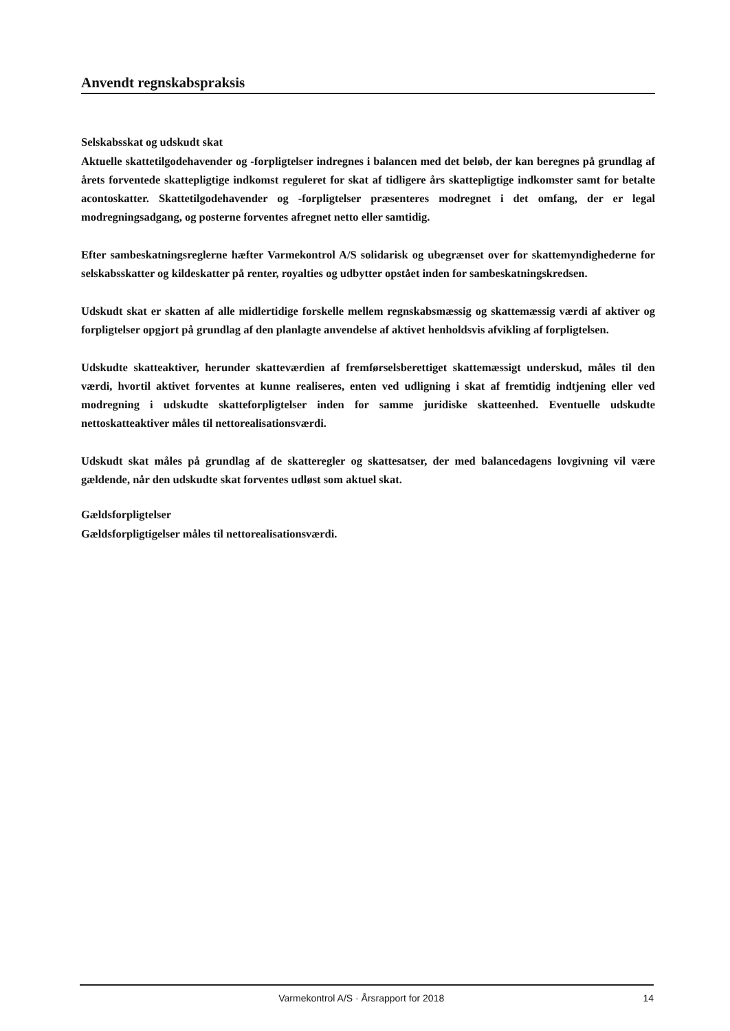Anvendt regnskabspraksis
Selskabsskat og udskudt skat
Aktuelle skattetilgodehavender og -forpligtelser indregnes i balancen med det beløb, der kan beregnes på grundlag af årets forventede skattepligtige indkomst reguleret for skat af tidligere års skattepligtige indkomster samt for betalte acontoskatter. Skattetilgodehavender og -forpligtelser præsenteres modregnet i det omfang, der er legal modregningsadgang, og posterne forventes afregnet netto eller samtidig.
Efter sambeskatningsreglerne hæfter Varmekontrol A/S solidarisk og ubegrænset over for skattemyndighederne for selskabsskatter og kildeskatter på renter, royalties og udbytter opstået inden for sambeskatningskredsen.
Udskudt skat er skatten af alle midlertidige forskelle mellem regnskabsmæssig og skattemæssig værdi af aktiver og forpligtelser opgjort på grundlag af den planlagte anvendelse af aktivet henholdsvis afvikling af forpligtelsen.
Udskudte skatteaktiver, herunder skatteværdien af fremførselsberettiget skattemæssigt underskud, måles til den værdi, hvortil aktivet forventes at kunne realiseres, enten ved udligning i skat af fremtidig indtjening eller ved modregning i udskudte skatteforpligtelser inden for samme juridiske skatteenhed. Eventuelle udskudte nettoskatteaktiver måles til nettorealisationsværdi.
Udskudt skat måles på grundlag af de skatteregler og skattesatser, der med balancedagens lovgivning vil være gældende, når den udskudte skat forventes udløst som aktuel skat.
Gældsforpligtelser
Gældsforpligtigelser måles til nettorealisationsværdi.
Varmekontrol A/S · Årsrapport for 2018 14